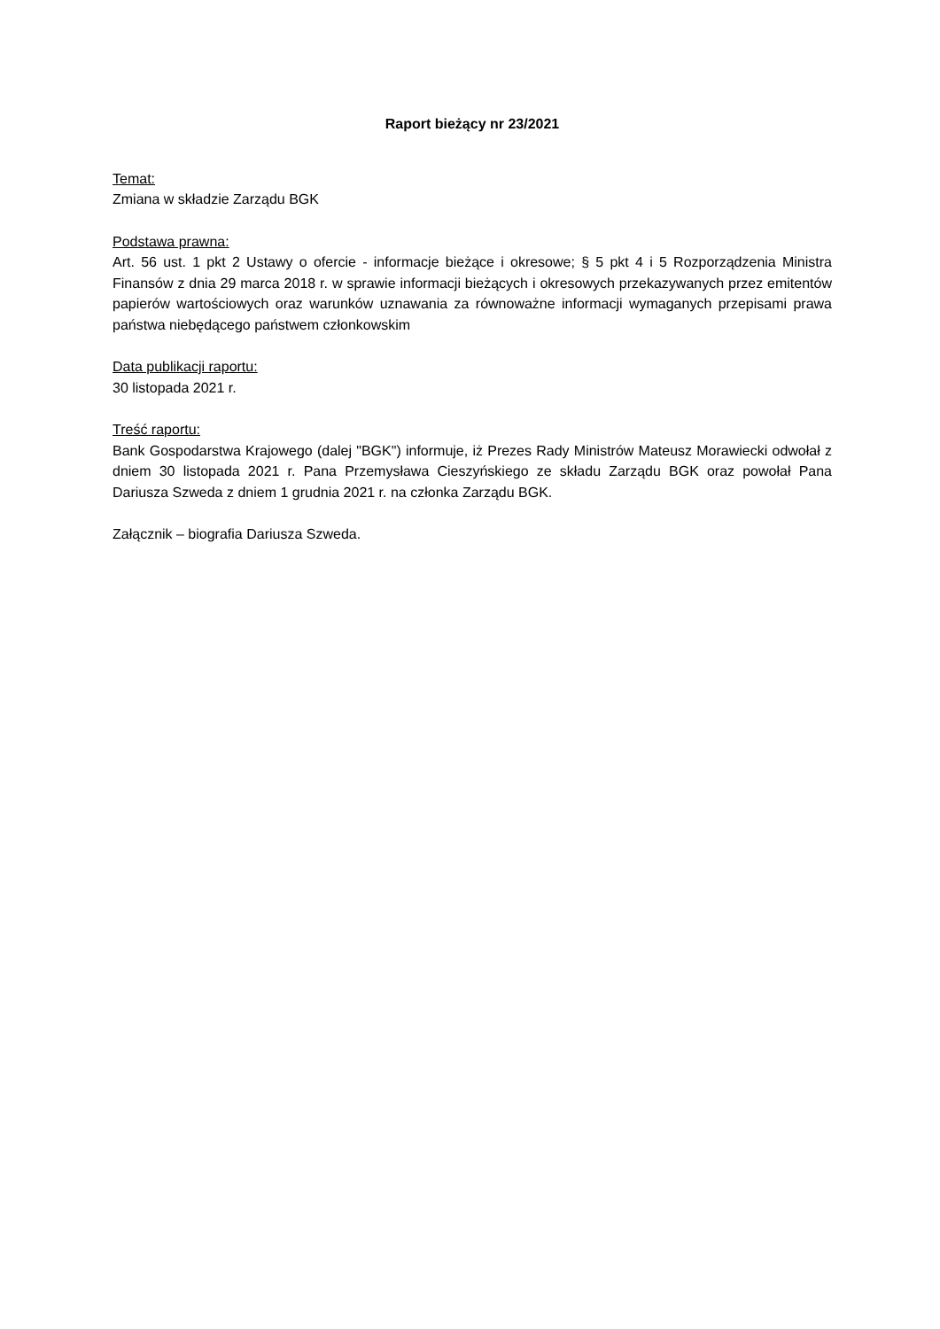Raport bieżący nr 23/2021
Temat:
Zmiana w składzie Zarządu BGK
Podstawa prawna:
Art. 56 ust. 1 pkt 2 Ustawy o ofercie - informacje bieżące i okresowe; § 5 pkt 4 i 5 Rozporządzenia Ministra Finansów z dnia 29 marca 2018 r. w sprawie informacji bieżących i okresowych przekazywanych przez emitentów papierów wartościowych oraz warunków uznawania za równoważne informacji wymaganych przepisami prawa państwa niebędącego państwem członkowskim
Data publikacji raportu:
30 listopada 2021 r.
Treść raportu:
Bank Gospodarstwa Krajowego (dalej "BGK") informuje, iż Prezes Rady Ministrów Mateusz Morawiecki odwołał z dniem 30 listopada 2021 r. Pana Przemysława Cieszyńskiego ze składu Zarządu BGK oraz powołał Pana Dariusza Szweda z dniem 1 grudnia 2021 r. na członka Zarządu BGK.
Załącznik – biografia Dariusza Szweda.